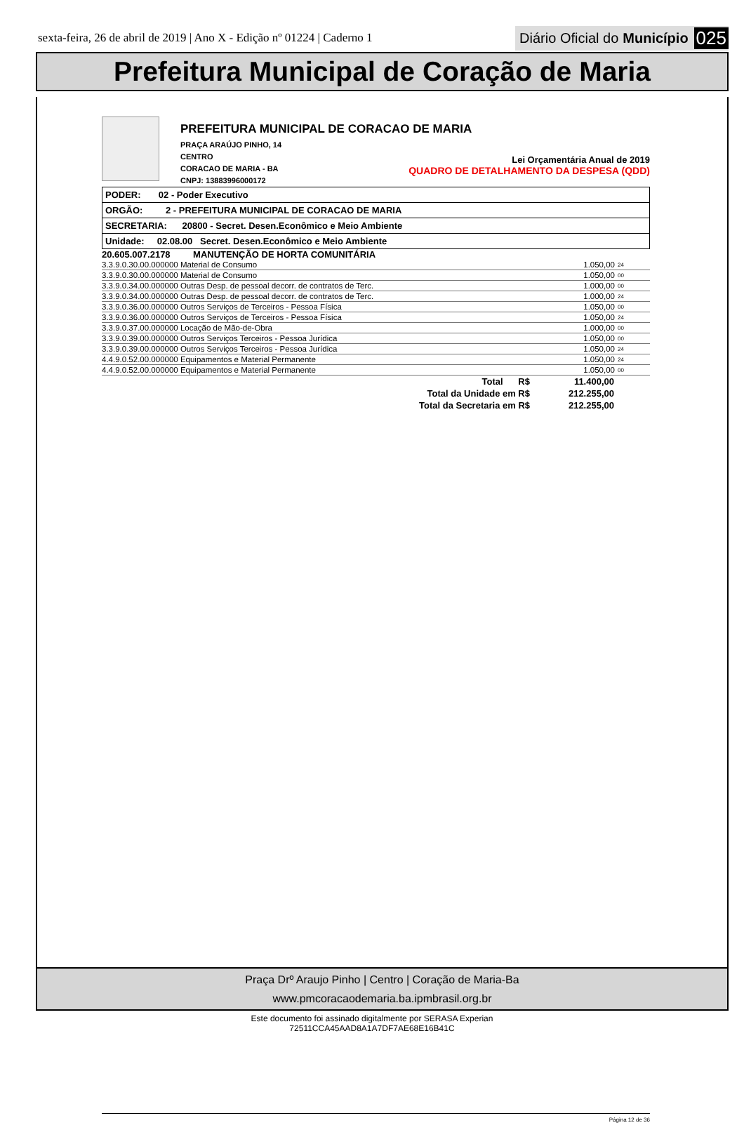sexta-feira, 26 de abril de 2019 | Ano X - Edição nº 01224 | Caderno 1
Diário Oficial do Município 025
Prefeitura Municipal de Coração de Maria
PREFEITURA MUNICIPAL DE CORACAO DE MARIA
PRAÇA ARAÚJO PINHO, 14
CENTRO
CORACAO DE MARIA - BA
CNPJ: 13883996000172
Lei Orçamentária Anual de 2019
QUADRO DE DETALHAMENTO DA DESPESA (QDD)
PODER: 02 - Poder Executivo
ORGÃO: 2 - PREFEITURA MUNICIPAL DE CORACAO DE MARIA
SECRETARIA: 20800 - Secret. Desen.Econômico e Meio Ambiente
Unidade: 02.08.00 Secret. Desen.Econômico e Meio Ambiente
20.605.007.2178 MANUTENÇÃO DE HORTA COMUNITÁRIA
| 3.3.9.0.30.00.000000 Material de Consumo | 1.050,00 | 24 |
| 3.3.9.0.30.00.000000 Material de Consumo | 1.050,00 | 00 |
| 3.3.9.0.34.00.000000 Outras Desp. de pessoal decorr. de contratos de Terc. | 1.000,00 | 00 |
| 3.3.9.0.34.00.000000 Outras Desp. de pessoal decorr. de contratos de Terc. | 1.000,00 | 24 |
| 3.3.9.0.36.00.000000 Outros Serviços de Terceiros - Pessoa Física | 1.050,00 | 00 |
| 3.3.9.0.36.00.000000 Outros Serviços de Terceiros - Pessoa Física | 1.050,00 | 24 |
| 3.3.9.0.37.00.000000 Locação de Mão-de-Obra | 1.000,00 | 00 |
| 3.3.9.0.39.00.000000 Outros Serviços Terceiros - Pessoa Jurídica | 1.050,00 | 00 |
| 3.3.9.0.39.00.000000 Outros Serviços Terceiros - Pessoa Jurídica | 1.050,00 | 24 |
| 4.4.9.0.52.00.000000 Equipamentos e Material Permanente | 1.050,00 | 24 |
| 4.4.9.0.52.00.000000 Equipamentos e Material Permanente | 1.050,00 | 00 |
| Total R$ | 11.400,00 |
| Total da Unidade em R$ | 212.255,00 |
| Total da Secretaria em R$ | 212.255,00 |
Página 12 de 36
Praça Drº Araujo Pinho | Centro | Coração de Maria-Ba
www.pmcoracaodemaria.ba.ipmbrasil.org.br
Este documento foi assinado digitalmente por SERASA Experian
72511CCA45AAD8A1A7DF7AE68E16B41C